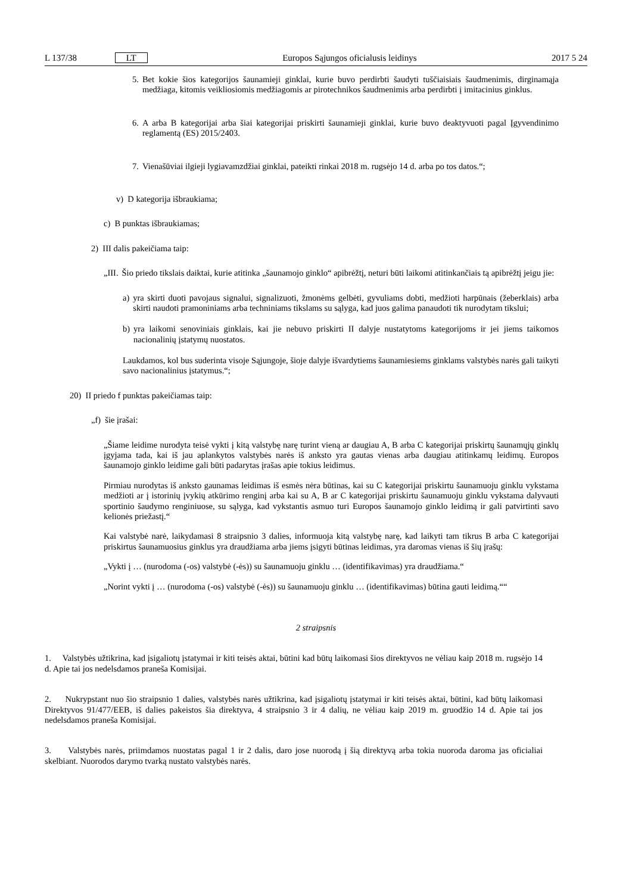L 137/38 LT Europos Sąjungos oficialusis leidinys 2017 5 24
5. Bet kokie šios kategorijos šaunamieji ginklai, kurie buvo perdirbti šaudyti tuščiaisiais šaudmenimis, dirginamąja medžiaga, kitomis veikliosiomis medžiagomis ar pirotechnikos šaudmenimis arba perdirbti į imitacinius ginklus.
6. A arba B kategorijai arba šiai kategorijai priskirti šaunamieji ginklai, kurie buvo deaktyvuoti pagal Įgyvendinimo reglamentą (ES) 2015/2403.
7. Vienašūviai ilgieji lygiavamzdžiai ginklai, pateikti rinkai 2018 m. rugsėjo 14 d. arba po tos datos.“;
v) D kategorija išbraukiama;
c) B punktas išbraukiamas;
2) III dalis pakeičiama taip:
„III. Šio priedo tikslais daiktai, kurie atitinka „šaunamojo ginklo“ apibrėžtį, neturi būti laikomi atitinkančiais tą apibrėžtį jeigu jie:
a) yra skirti duoti pavojaus signalui, signalizuoti, žmonėms gelbėti, gyvuliams dobti, medžioti harpūnais (žeberklais) arba skirti naudoti pramoniniams arba techniniams tikslams su sąlyga, kad juos galima panaudoti tik nurodytam tikslui;
b) yra laikomi senoviniais ginklais, kai jie nebuvo priskirti II dalyje nustatytoms kategorijoms ir jei jiems taikomos nacionalinių įstatymų nuostatos.
Laukdamos, kol bus suderinta visoje Sąjungoje, šioje dalyje išvardytiems šaunamiesiems ginklams valstybės narės gali taikyti savo nacionalinius įstatymus.“;
20) II priedo f punktas pakeičiamas taip:
„f) šie įrašai:
„Šiame leidime nurodyta teisė vykti į kitą valstybę narę turint vieną ar daugiau A, B arba C kategorijai priskirtų šaunamųjų ginklų įgyjama tada, kai iš jau aplankytos valstybės narės iš anksto yra gautas vienas arba daugiau atitinkamų leidimų. Europos šaunamojo ginklo leidime gali būti padarytas įrašas apie tokius leidimus.
Pirmiau nurodytas iš anksto gaunamas leidimas iš esmės nėra būtinas, kai su C kategorijai priskirtu šaunamuoju ginklu vykstama medžioti ar į istorinių įvykių atkūrimo renginį arba kai su A, B ar C kategorijai priskirtu šaunamuoju ginklu vykstama dalyvauti sportinio šaudymo renginiuose, su sąlyga, kad vykstantis asmuo turi Europos šaunamojo ginklo leidimą ir gali patvirtinti savo kelionės priežastį.“
Kai valstybė narė, laikydamasi 8 straipsnio 3 dalies, informuoja kitą valstybę narę, kad laikyti tam tikrus B arba C kategorijai priskirtus šaunamuosius ginklus yra draudžiama arba jiems įsigyti būtinas leidimas, yra daromas vienas iš šių įrašų:
„Vykti į … (nurodoma (-os) valstybė (-ės)) su šaunamuoju ginklu … (identifikavimas) yra draudžiama.“
„Norint vykti į … (nurodoma (-os) valstybė (-ės)) su šaunamuoju ginklu … (identifikavimas) būtina gauti leidimą.““
2 straipsnis
1. Valstybės užtikrina, kad įsigaliotų įstatymai ir kiti teisės aktai, būtini kad būtų laikomasi šios direktyvos ne vėliau kaip 2018 m. rugsėjo 14 d. Apie tai jos nedelsdamos praneša Komisijai.
2. Nukrypstant nuo šio straipsnio 1 dalies, valstybės narės užtikrina, kad įsigaliotų įstatymai ir kiti teisės aktai, būtini, kad būtų laikomasi Direktyvos 91/477/EEB, iš dalies pakeistos šia direktyva, 4 straipsnio 3 ir 4 dalių, ne vėliau kaip 2019 m. gruodžio 14 d. Apie tai jos nedelsdamos praneša Komisijai.
3. Valstybės narės, priimdamos nuostatas pagal 1 ir 2 dalis, daro jose nuorodą į šią direktyvą arba tokia nuoroda daroma jas oficialiai skelbiant. Nuorodos darymo tvarką nustato valstybės narės.